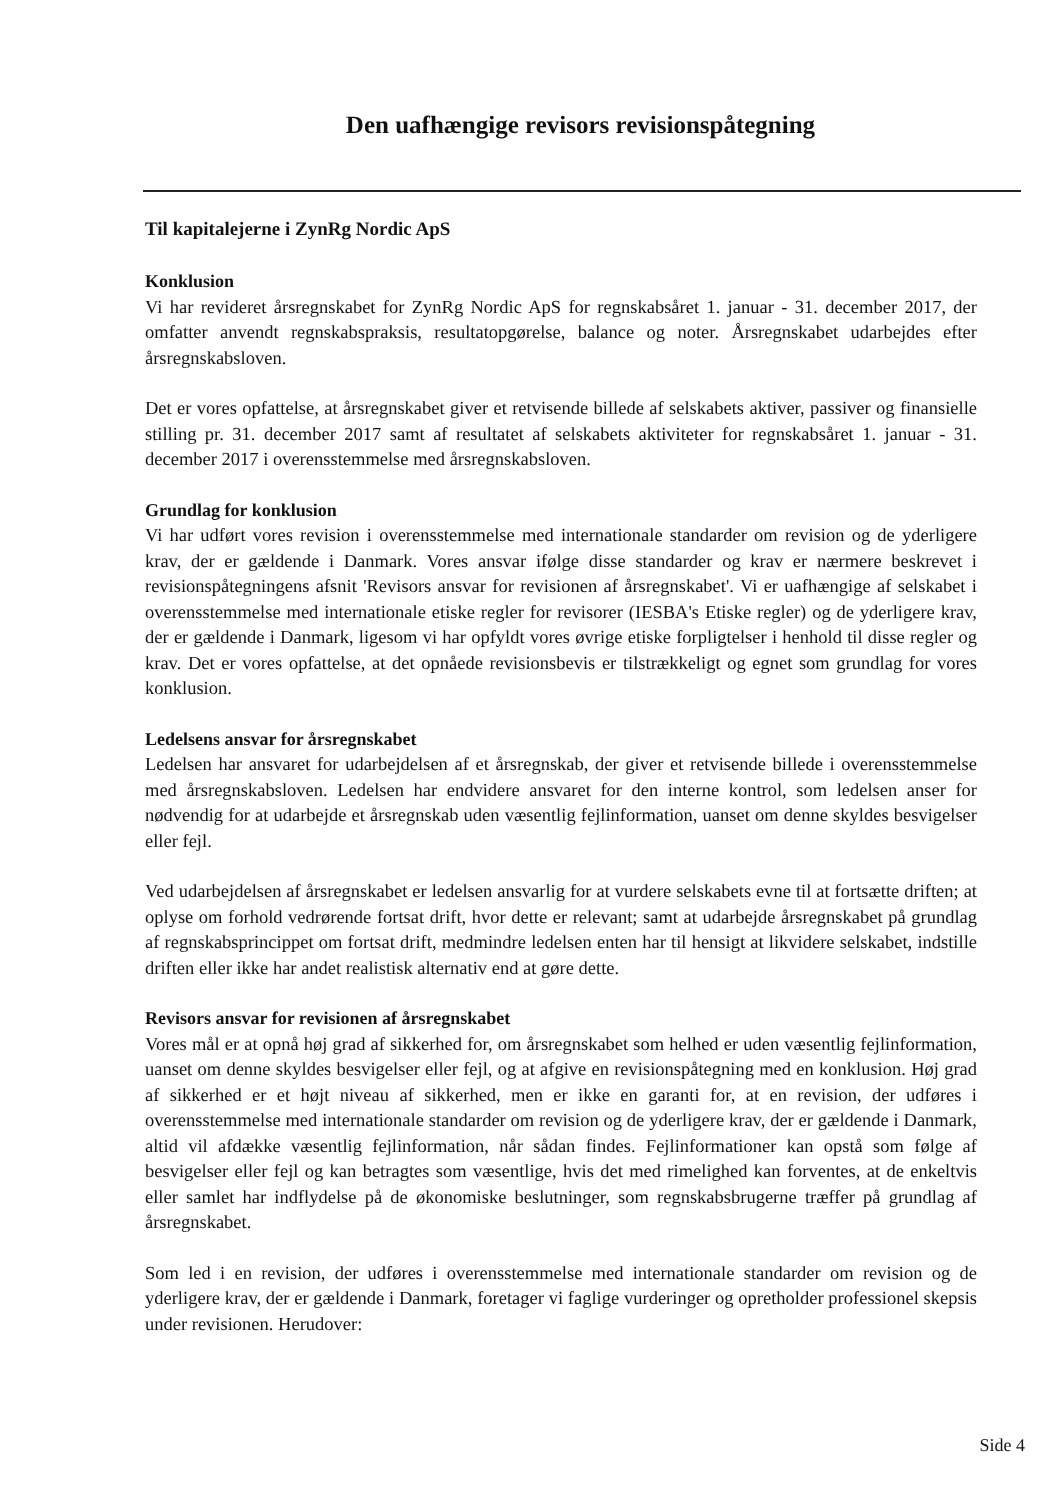Den uafhængige revisors revisionspåtegning
Til kapitalejerne i ZynRg Nordic ApS
Konklusion
Vi har revideret årsregnskabet for ZynRg Nordic ApS for regnskabsåret 1. januar - 31. december 2017, der omfatter anvendt regnskabspraksis, resultatopgørelse, balance og noter. Årsregnskabet udarbejdes efter årsregnskabsloven.
Det er vores opfattelse, at årsregnskabet giver et retvisende billede af selskabets aktiver, passiver og finansielle stilling pr. 31. december 2017 samt af resultatet af selskabets aktiviteter for regnskabsåret 1. januar - 31. december 2017 i overensstemmelse med årsregnskabsloven.
Grundlag for konklusion
Vi har udført vores revision i overensstemmelse med internationale standarder om revision og de yderligere krav, der er gældende i Danmark. Vores ansvar ifølge disse standarder og krav er nærmere beskrevet i revisionspåtegningens afsnit 'Revisors ansvar for revisionen af årsregnskabet'. Vi er uafhængige af selskabet i overensstemmelse med internationale etiske regler for revisorer (IESBA's Etiske regler) og de yderligere krav, der er gældende i Danmark, ligesom vi har opfyldt vores øvrige etiske forpligtelser i henhold til disse regler og krav. Det er vores opfattelse, at det opnåede revisionsbevis er tilstrækkeligt og egnet som grundlag for vores konklusion.
Ledelsens ansvar for årsregnskabet
Ledelsen har ansvaret for udarbejdelsen af et årsregnskab, der giver et retvisende billede i overensstemmelse med årsregnskabsloven. Ledelsen har endvidere ansvaret for den interne kontrol, som ledelsen anser for nødvendig for at udarbejde et årsregnskab uden væsentlig fejlinformation, uanset om denne skyldes besvigelser eller fejl.
Ved udarbejdelsen af årsregnskabet er ledelsen ansvarlig for at vurdere selskabets evne til at fortsætte driften; at oplyse om forhold vedrørende fortsat drift, hvor dette er relevant; samt at udarbejde årsregnskabet på grundlag af regnskabsprincippet om fortsat drift, medmindre ledelsen enten har til hensigt at likvidere selskabet, indstille driften eller ikke har andet realistisk alternativ end at gøre dette.
Revisors ansvar for revisionen af årsregnskabet
Vores mål er at opnå høj grad af sikkerhed for, om årsregnskabet som helhed er uden væsentlig fejlinformation, uanset om denne skyldes besvigelser eller fejl, og at afgive en revisionspåtegning med en konklusion. Høj grad af sikkerhed er et højt niveau af sikkerhed, men er ikke en garanti for, at en revision, der udføres i overensstemmelse med internationale standarder om revision og de yderligere krav, der er gældende i Danmark, altid vil afdække væsentlig fejlinformation, når sådan findes. Fejlinformationer kan opstå som følge af besvigelser eller fejl og kan betragtes som væsentlige, hvis det med rimelighed kan forventes, at de enkeltvis eller samlet har indflydelse på de økonomiske beslutninger, som regnskabsbrugerne træffer på grundlag af årsregnskabet.
Som led i en revision, der udføres i overensstemmelse med internationale standarder om revision og de yderligere krav, der er gældende i Danmark, foretager vi faglige vurderinger og opretholder professionel skepsis under revisionen. Herudover:
Side 4